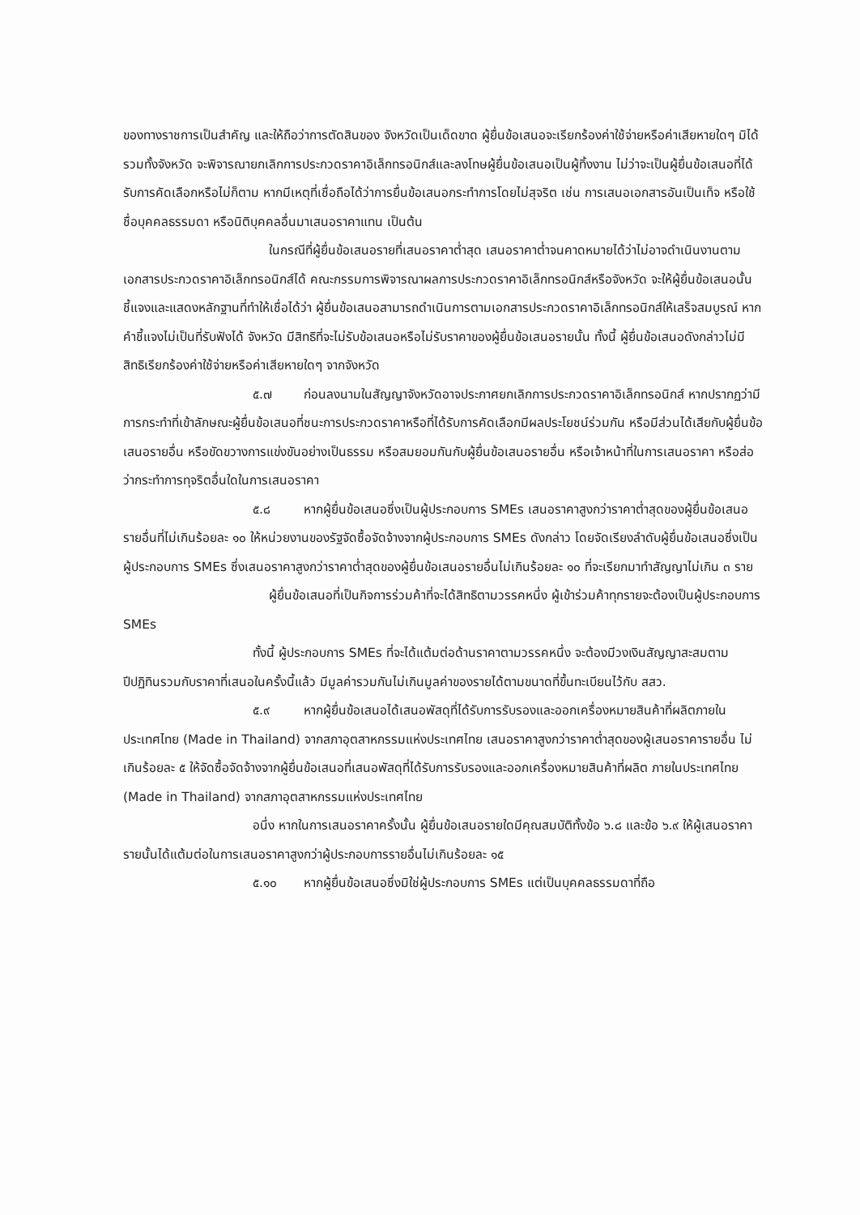ของทางราชการเป็นสำคัญ และให้ถือว่าการตัดสินของ จังหวัดเป็นเด็ดขาด ผู้ยื่นข้อเสนอจะเรียกร้องค่าใช้จ่ายหรือค่าเสียหายใดๆ มิได้ รวมทั้งจังหวัด จะพิจารณายกเลิกการประกวดราคาอิเล็กทรอนิกส์และลงโทษผู้ยื่นข้อเสนอเป็นผู้ทิ้งงาน ไม่ว่าจะเป็นผู้ยื่นข้อเสนอที่ได้รับการคัดเลือกหรือไม่ก็ตาม หากมีเหตุที่เชื่อถือได้ว่าการยื่นข้อเสนอกระทำการโดยไม่สุจริต เช่น การเสนอเอกสารอันเป็นเท็จ หรือใช้ชื่อบุคคลธรรมดา หรือนิติบุคคลอื่นมาเสนอราคาแทน เป็นต้น
ในกรณีที่ผู้ยื่นข้อเสนอรายที่เสนอราคาต่ำสุด เสนอราคาต่ำจนคาดหมายได้ว่าไม่อาจดำเนินงานตามเอกสารประกวดราคาอิเล็กทรอนิกส์ได้ คณะกรรมการพิจารณาผลการประกวดราคาอิเล็กทรอนิกส์หรือจังหวัด จะให้ผู้ยื่นข้อเสนอนั้นชี้แจงและแสดงหลักฐานที่ทำให้เชื่อได้ว่า ผู้ยื่นข้อเสนอสามารถดำเนินการตามเอกสารประกวดราคาอิเล็กทรอนิกส์ให้เสร็จสมบูรณ์ หากคำชี้แจงไม่เป็นที่รับฟังได้ จังหวัด มีสิทธิที่จะไม่รับข้อเสนอหรือไม่รับราคาของผู้ยื่นข้อเสนอรายนั้น ทั้งนี้ ผู้ยื่นข้อเสนอดังกล่าวไม่มีสิทธิเรียกร้องค่าใช้จ่ายหรือค่าเสียหายใดๆ จากจังหวัด
๕.๗ ก่อนลงนามในสัญญาจังหวัดอาจประกาศยกเลิกการประกวดราคาอิเล็กทรอนิกส์ หากปรากฏว่ามีการกระทำที่เข้าลักษณะผู้ยื่นข้อเสนอที่ชนะการประกวดราคาหรือที่ได้รับการคัดเลือกมีผลประโยชน์ร่วมกัน หรือมีส่วนได้เสียกับผู้ยื่นข้อเสนอรายอื่น หรือขัดขวางการแข่งขันอย่างเป็นธรรม หรือสมยอมกันกับผู้ยื่นข้อเสนอรายอื่น หรือเจ้าหน้าที่ในการเสนอราคา หรือส่อว่ากระทำการทุจริตอื่นใดในการเสนอราคา
๕.๘ หากผู้ยื่นข้อเสนอซึ่งเป็นผู้ประกอบการ SMEs เสนอราคาสูงกว่าราคาต่ำสุดของผู้ยื่นข้อเสนอรายอื่นที่ไม่เกินร้อยละ ๑๐ ให้หน่วยงานของรัฐจัดซื้อจัดจ้างจากผู้ประกอบการ SMEs ดังกล่าว โดยจัดเรียงลำดับผู้ยื่นข้อเสนอซึ่งเป็นผู้ประกอบการ SMEs ซึ่งเสนอราคาสูงกว่าราคาต่ำสุดของผู้ยื่นข้อเสนอรายอื่นไม่เกินร้อยละ ๑๐ ที่จะเรียกมาทำสัญญาไม่เกิน ๓ ราย
ผู้ยื่นข้อเสนอที่เป็นกิจการร่วมค้าที่จะได้สิทธิตามวรรคหนึ่ง ผู้เข้าร่วมค้าทุกรายจะต้องเป็นผู้ประกอบการ SMEs
ทั้งนี้ ผู้ประกอบการ SMEs ที่จะได้แต้มต่อด้านราคาตามวรรคหนึ่ง จะต้องมีวงเงินสัญญาสะสมตามปีปฏิทินรวมกับราคาที่เสนอในครั้งนี้แล้ว มีมูลค่ารวมกันไม่เกินมูลค่าของรายได้ตามขนาดที่ขึ้นทะเบียนไว้กับ สสว.
๕.๙ หากผู้ยื่นข้อเสนอได้เสนอพัสดุที่ได้รับการรับรองและออกเครื่องหมายสินค้าที่ผลิตภายในประเทศไทย (Made in Thailand) จากสภาอุตสาหกรรมแห่งประเทศไทย เสนอราคาสูงกว่าราคาต่ำสุดของผู้เสนอราคารายอื่น ไม่เกินร้อยละ ๕ ให้จัดซื้อจัดจ้างจากผู้ยื่นข้อเสนอที่เสนอพัสดุที่ได้รับการรับรองและออกเครื่องหมายสินค้าที่ผลิต ภายในประเทศไทย (Made in Thailand) จากสภาอุตสาหกรรมแห่งประเทศไทย
อนึ่ง หากในการเสนอราคาครั้งนั้น ผู้ยื่นข้อเสนอรายใดมีคุณสมบัติทั้งข้อ ๖.๘ และข้อ ๖.๙ ให้ผู้เสนอราคารายนั้นได้แต้มต่อในการเสนอราคาสูงกว่าผู้ประกอบการรายอื่นไม่เกินร้อยละ ๑๕
๕.๑๐ หากผู้ยื่นข้อเสนอซึ่งมิใช่ผู้ประกอบการ SMEs แต่เป็นบุคคลธรรมดาที่ถือ